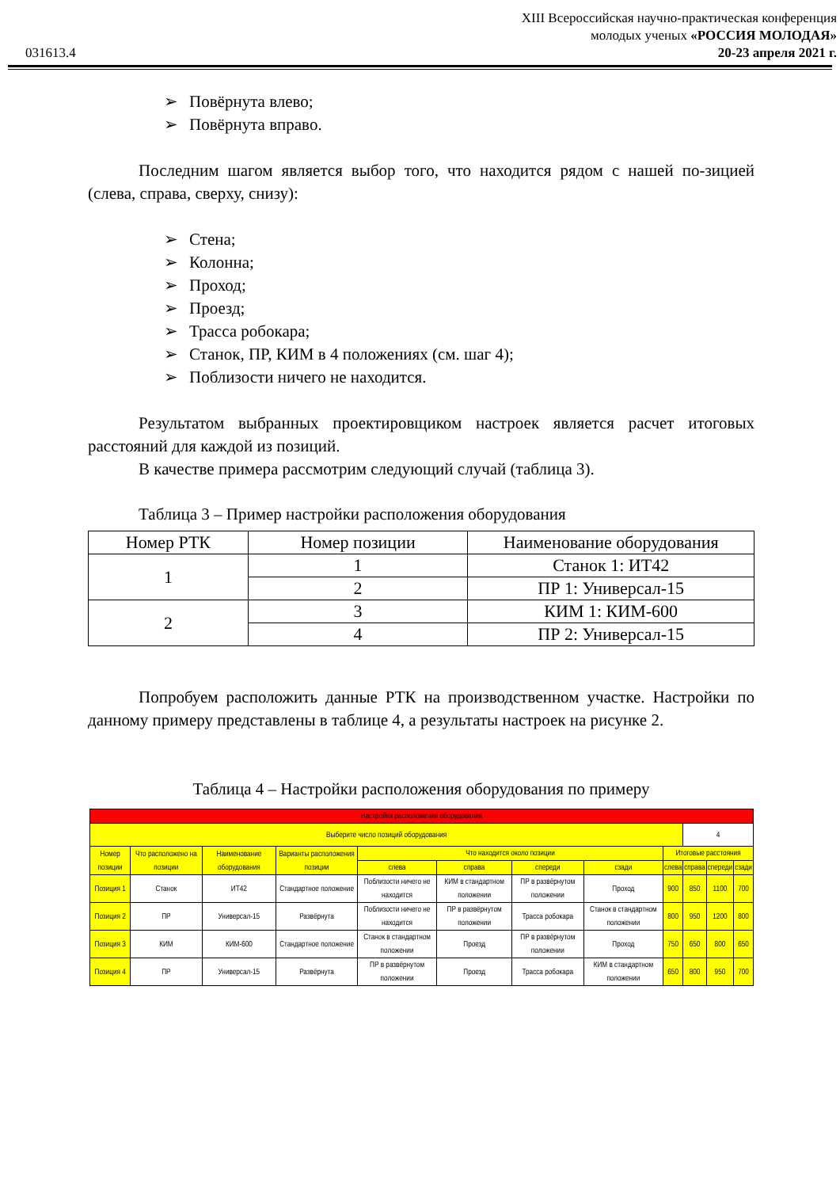031613.4
XIII Всероссийская научно-практическая конференция
молодых ученых «РОССИЯ МОЛОДАЯ»
20-23 апреля 2021 г.
➢ Повёрнута влево;
➢ Повёрнута вправо.
Последним шагом является выбор того, что находится рядом с нашей по-зицией (слева, справа, сверху, снизу):
➢ Стена;
➢ Колонна;
➢ Проход;
➢ Проезд;
➢ Трасса робокара;
➢ Станок, ПР, КИМ в 4 положениях (см. шаг 4);
➢ Поблизости ничего не находится.
Результатом выбранных проектировщиком настроек является расчет итоговых расстояний для каждой из позиций.
В качестве примера рассмотрим следующий случай (таблица 3).
Таблица 3 – Пример настройки расположения оборудования
| Номер РТК | Номер позиции | Наименование оборудования |
| --- | --- | --- |
| 1 | 1 | Станок 1: ИТ42 |
| | 2 | ПР 1: Универсал-15 |
| 2 | 3 | КИМ 1: КИМ-600 |
| | 4 | ПР 2: Универсал-15 |
Попробуем расположить данные РТК на производственном участке. Настройки по данному примеру представлены в таблице 4, а результаты настроек на рисунке 2.
Таблица 4 – Настройки расположения оборудования по примеру
| Настройки расположения оборудования | | | | | | | | | | | |
| Выберите число позиций оборудования | | | | | | | | | 4 | | |
| Номер позиции | Что расположено на позиции | Наименование оборудования | Варианты расположения позиции | Что находится около позиции | | | | Итоговые расстояния | | | |
| | | | | слева | справа | спереди | сзади | слева | справа | спереди | сзади |
| Позиция 1 | Станок | ИТ42 | Стандартное положение | Поблизости ничего не находится | КИМ в стандартном положении | ПР в развёрнутом положении | Проход | 900 | 850 | 1100 | 700 |
| Позиция 2 | ПР | Универсал-15 | Развёрнута | Поблизости ничего не находится | ПР в развёрнутом положении | Трасса робокара | Станок в стандартном положении | 800 | 950 | 1200 | 800 |
| Позиция 3 | КИМ | КИМ-600 | Стандартное положение | Станок в стандартном положении | Проезд | ПР в развёрнутом положении | Проход | 750 | 650 | 800 | 650 |
| Позиция 4 | ПР | Универсал-15 | Развёрнута | ПР в развёрнутом положении | Проезд | Трасса робокара | КИМ в стандартном положении | 650 | 800 | 950 | 700 |